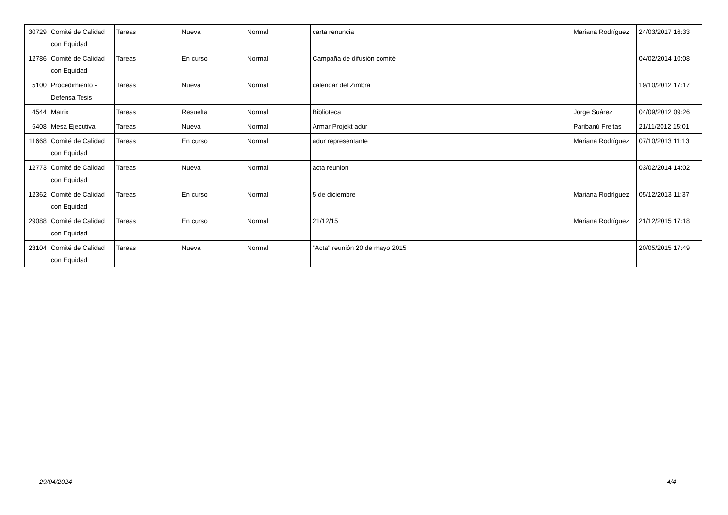| 30729 | Comité de Calidad con Equidad | Tareas | Nueva | Normal | carta renuncia | Mariana Rodríguez | 24/03/2017 16:33 |
| 12786 | Comité de Calidad con Equidad | Tareas | En curso | Normal | Campaña de difusión comité | | 04/02/2014 10:08 |
| 5100 | Procedimiento - Defensa Tesis | Tareas | Nueva | Normal | calendar del Zimbra | | 19/10/2012 17:17 |
| 4544 | Matrix | Tareas | Resuelta | Normal | Biblioteca | Jorge Suárez | 04/09/2012 09:26 |
| 5408 | Mesa Ejecutiva | Tareas | Nueva | Normal | Armar Projekt adur | Paribanú Freitas | 21/11/2012 15:01 |
| 11668 | Comité de Calidad con Equidad | Tareas | En curso | Normal | adur representante | Mariana Rodríguez | 07/10/2013 11:13 |
| 12773 | Comité de Calidad con Equidad | Tareas | Nueva | Normal | acta reunion | | 03/02/2014 14:02 |
| 12362 | Comité de Calidad con Equidad | Tareas | En curso | Normal | 5 de diciembre | Mariana Rodríguez | 05/12/2013 11:37 |
| 29088 | Comité de Calidad con Equidad | Tareas | En curso | Normal | 21/12/15 | Mariana Rodríguez | 21/12/2015 17:18 |
| 23104 | Comité de Calidad con Equidad | Tareas | Nueva | Normal | "Acta" reunión 20 de mayo 2015 | | 20/05/2015 17:49 |
29/04/2024 4/4